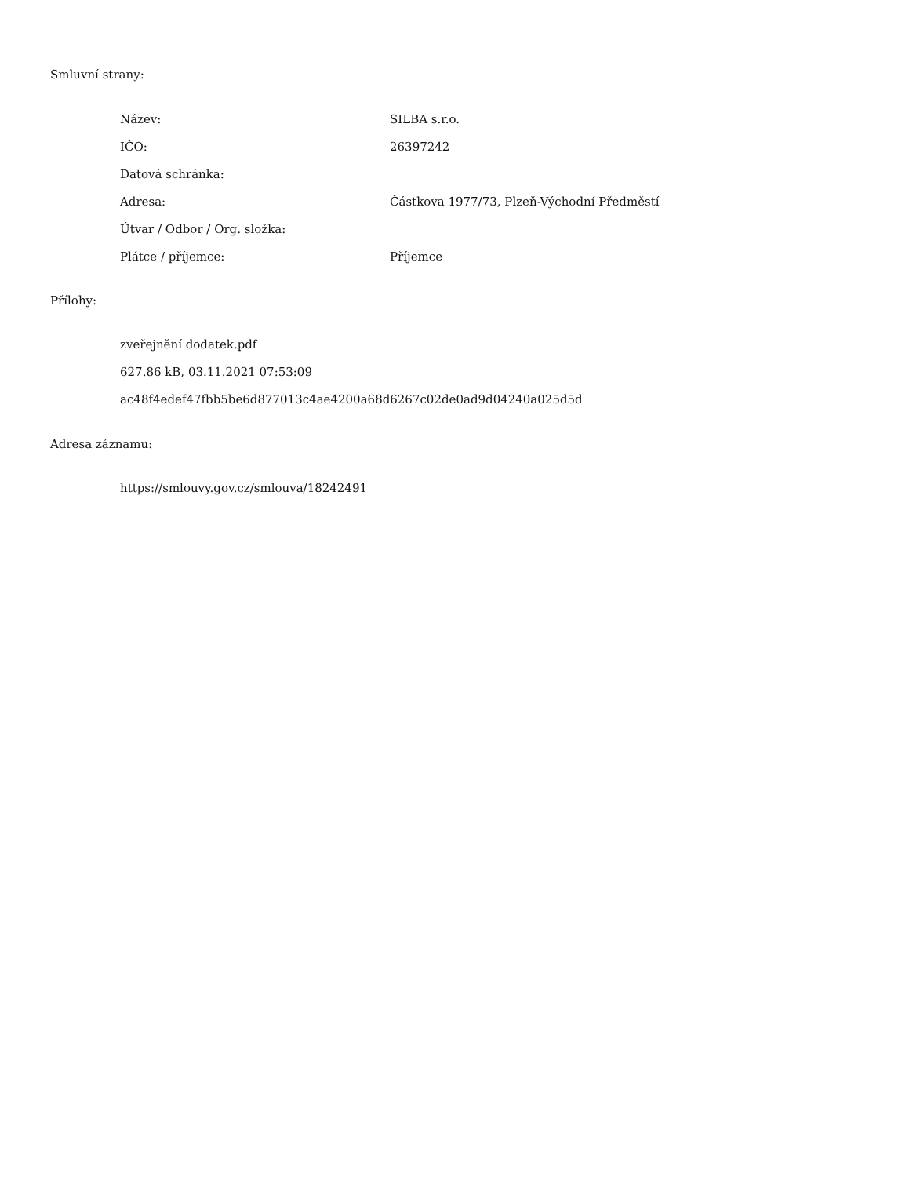Smluvní strany:
| Název: | SILBA s.r.o. |
| IČO: | 26397242 |
| Datová schránka: | |
| Adresa: | Částkova 1977/73, Plzeň-Východní Předměstí |
| Útvar / Odbor / Org. složka: | |
| Plátce / příjemce: | Příjemce |
Přílohy:
zveřejnění dodatek.pdf
627.86 kB, 03.11.2021 07:53:09
ac48f4edef47fbb5be6d877013c4ae4200a68d6267c02de0ad9d04240a025d5d
Adresa záznamu:
https://smlouvy.gov.cz/smlouva/18242491